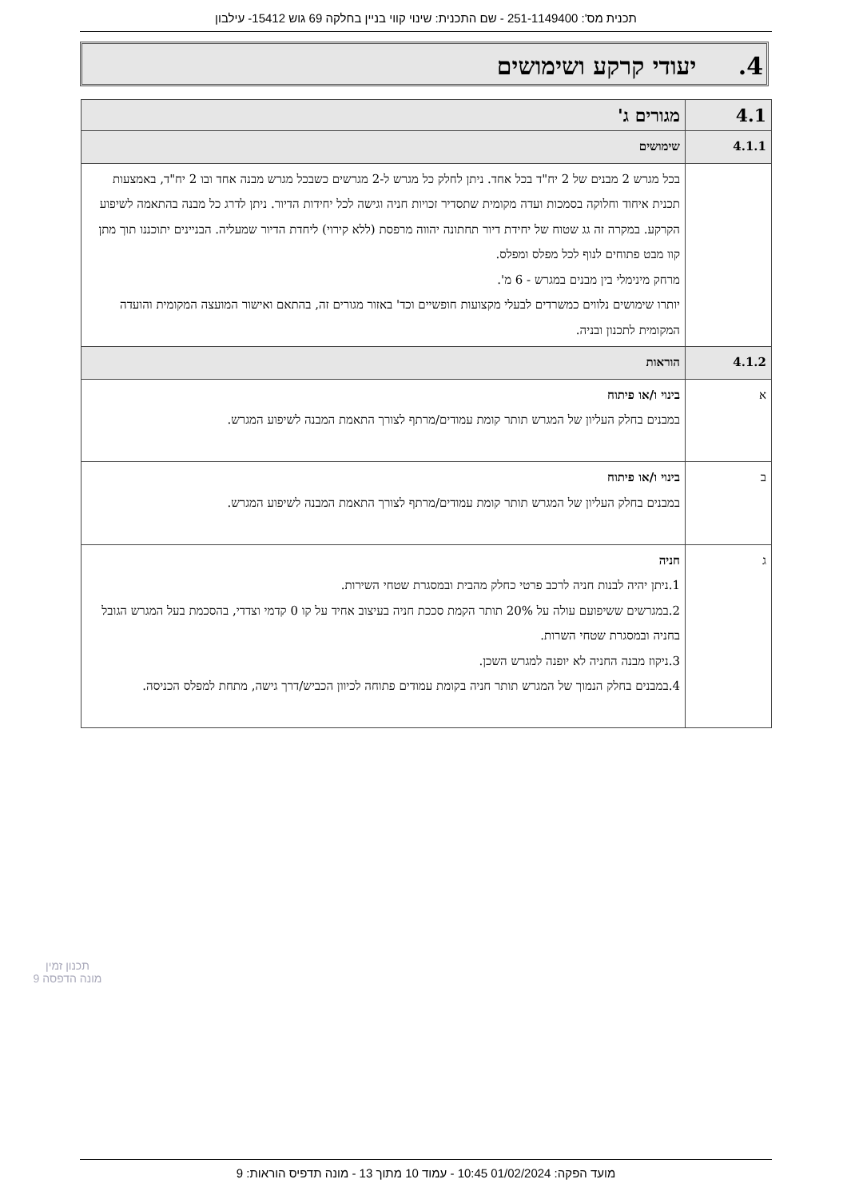תכנית מס': 251-1149400 - שם התכנית: שינוי קווי בניין בחלקה 69 גוש 15412- עילבון
4. יעודי קרקע ושימושים
| 4.1 | מגורים ג' |
| 4.1.1 | שימושים |
| | בכל מגרש 2 מבנים של 2 יח"ד בכל אחד. ניתן לחלק כל מגרש ל-2 מגרשים כשבכל מגרש מבנה אחד ובו 2 יח"ד, באמצעות תכנית איחוד וחלוקה בסמכות ועדה מקומית שתסדיר זכויות חניה וגישה לכל יחידות הדיור. ניתן לדרג כל מבנה בהתאמה לשיפוע הקרקע. במקרה זה גג שטוח של יחידת דיור תחתונה יהווה מרפסת (ללא קירוי) ליחדת הדיור שמעליה. הבניינים יתוכננו תוך מתן קוו מבט פתוחים לנוף לכל מפלס ומפלס. מרחק מינימלי בין מבנים במגרש - 6 מ'. יותרו שימושים נלווים כמשרדים לבעלי מקצועות חופשיים וכד' באזור מגורים זה, בהתאם ואישור המועצה המקומית והועדה המקומית לתכנון ובניה. |
| 4.1.2 | הוראות |
| א | בינוי ו/או פיתוח במבנים בחלק העליון של המגרש תותר קומת עמודים/מרתף לצורך התאמת המבנה לשיפוע המגרש. |
| ב | בינוי ו/או פיתוח במבנים בחלק העליון של המגרש תותר קומת עמודים/מרתף לצורך התאמת המבנה לשיפוע המגרש. |
| ג | חניה 1.ניתן יהיה לבנות חניה לרכב פרטי כחלק מהבית ובמסגרת שטחי השירות. 2.במגרשים ששיפועם עולה על 20% תותר הקמת סככת חניה בעיצוב אחיד על קו 0 קדמי וצדדי, בהסכמת בעל המגרש הגובל בחניה ובמסגרת שטחי השרות. 3.ניקוז מבנה החניה לא יופנה למגרש השכן. 4.במבנים בחלק הנמוך של המגרש תותר חניה בקומת עמודים פתוחה לכיוון הכביש/דרך גישה, מתחת למפלס הכניסה. |
תכנון זמין
מונה הדפסה 9
מועד הפקה: 01/02/2024 10:45 - עמוד 10 מתוך 13 - מונה תדפיס הוראות: 9